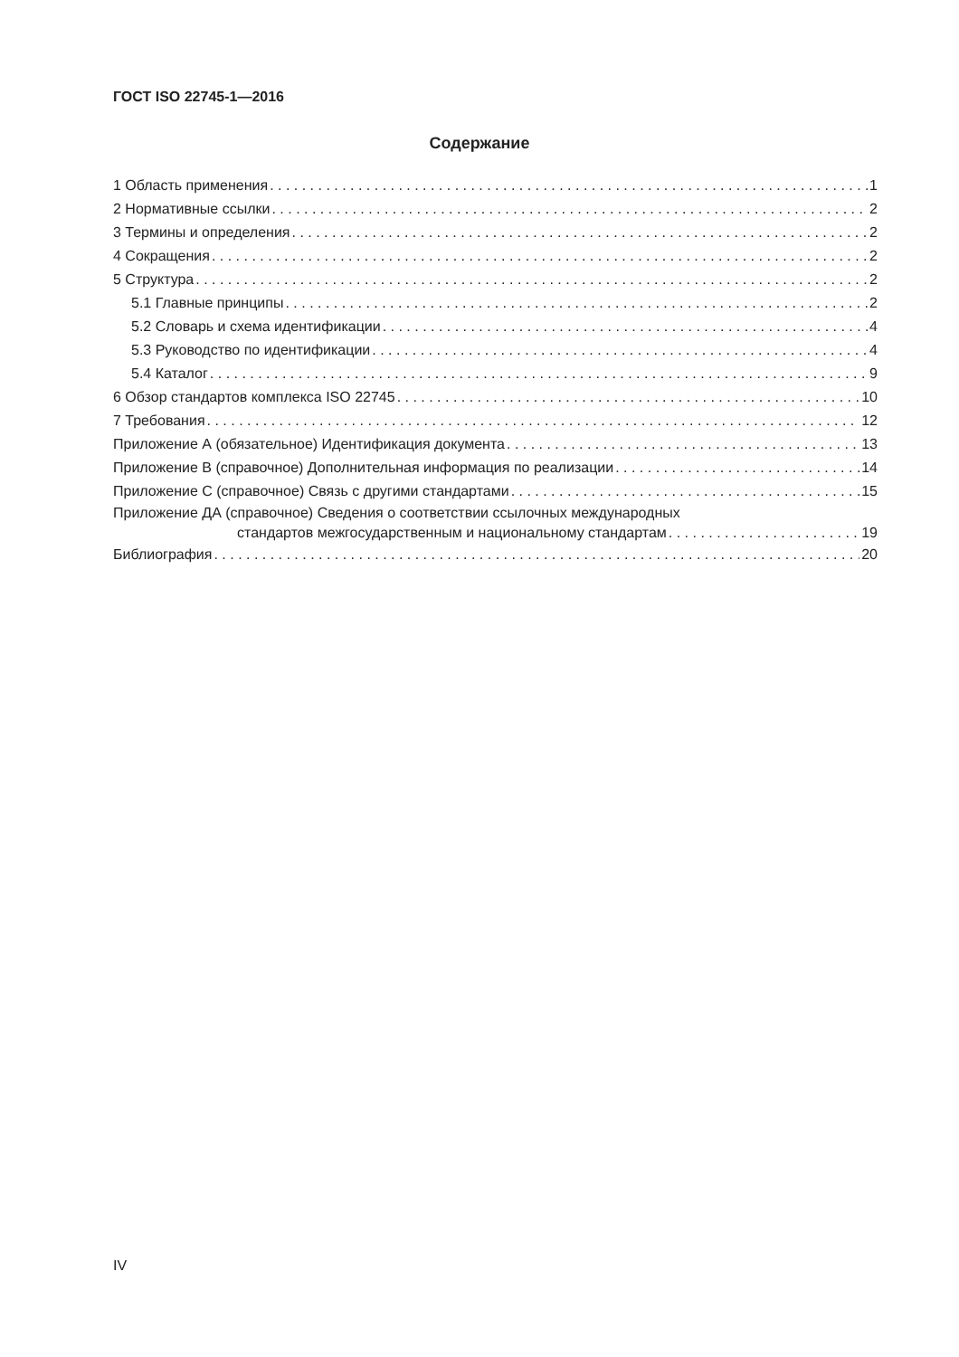ГОСТ ISO 22745-1—2016
Содержание
1 Область применения 1
2 Нормативные ссылки 2
3 Термины и определения 2
4 Сокращения 2
5 Структура 2
5.1 Главные принципы 2
5.2 Словарь и схема идентификации 4
5.3 Руководство по идентификации 4
5.4 Каталог 9
6 Обзор стандартов комплекса ISO 22745 10
7 Требования 12
Приложение А (обязательное) Идентификация документа 13
Приложение В (справочное) Дополнительная информация по реализации 14
Приложение С (справочное) Связь с другими стандартами 15
Приложение ДА (справочное) Сведения о соответствии ссылочных международных
стандартов межгосударственным и национальному стандартам 19
Библиография 20
IV